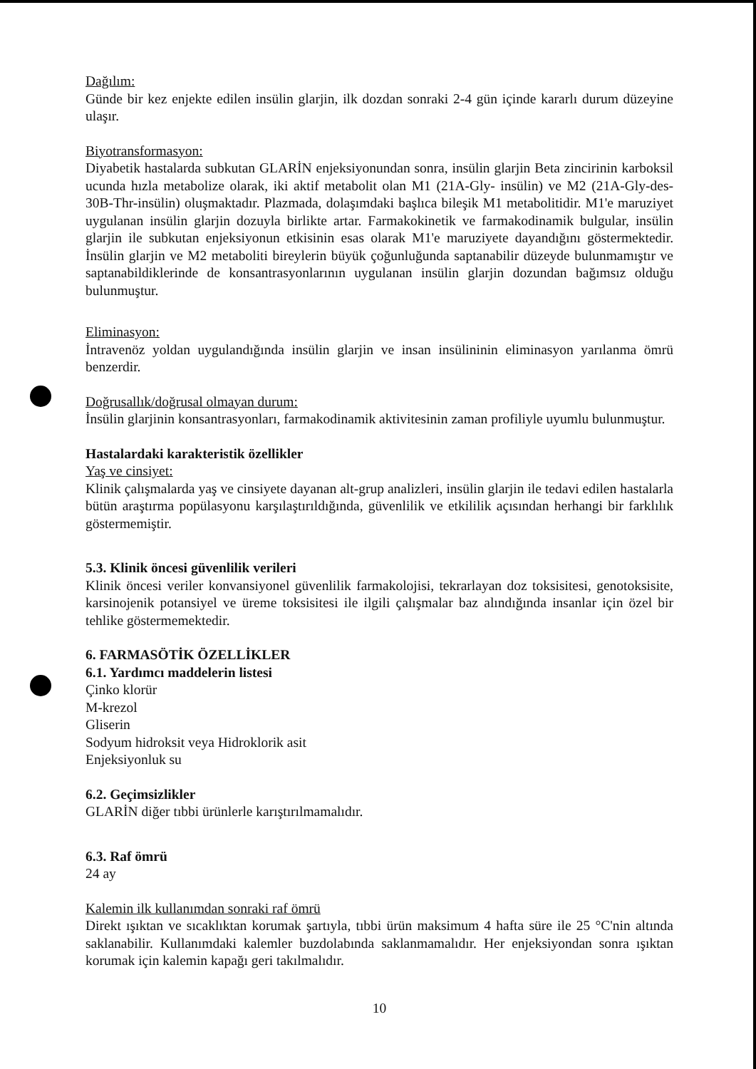Dağılım:
Günde bir kez enjekte edilen insülin glarjin, ilk dozdan sonraki 2-4 gün içinde kararlı durum düzeyine ulaşır.
Biyotransformasyon:
Diyabetik hastalarda subkutan GLARİN enjeksiyonundan sonra, insülin glarjin Beta zincirinin karboksil ucunda hızla metabolize olarak, iki aktif metabolit olan M1 (21A-Gly- insülin) ve M2 (21A-Gly-des-30B-Thr-insülin) oluşmaktadır. Plazmada, dolaşımdaki başlıca bileşik M1 metabolitidir. M1'e maruziyet uygulanan insülin glarjin dozuyla birlikte artar. Farmakokinetik ve farmakodinamik bulgular, insülin glarjin ile subkutan enjeksiyonun etkisinin esas olarak M1'e maruziyete dayandığını göstermektedir. İnsülin glarjin ve M2 metaboliti bireylerin büyük çoğunluğunda saptanabilir düzeyde bulunmamıştır ve saptanabildiklerinde de konsantrasyonlarının uygulanan insülin glarjin dozundan bağımsız olduğu bulunmuştur.
Eliminasyon:
İntravenöz yoldan uygulandığında insülin glarjin ve insan insülininin eliminasyon yarılanma ömrü benzerdir.
Doğrusallık/doğrusal olmayan durum:
İnsülin glarjinin konsantrasyonları, farmakodinamik aktivitesinin zaman profiliyle uyumlu bulunmuştur.
Hastalardaki karakteristik özellikler
Yaş ve cinsiyet:
Klinik çalışmalarda yaş ve cinsiyete dayanan alt-grup analizleri, insülin glarjin ile tedavi edilen hastalarla bütün araştırma popülasyonu karşılaştırıldığında, güvenlilik ve etkililik açısından herhangi bir farklılık göstermemiştir.
5.3. Klinik öncesi güvenlilik verileri
Klinik öncesi veriler konvansiyonel güvenlilik farmakolojisi, tekrarlayan doz toksisitesi, genotoksisite, karsinojenik potansiyel ve üreme toksisitesi ile ilgili çalışmalar baz alındığında insanlar için özel bir tehlike göstermemektedir.
6. FARMASÖTİK ÖZELLİKLER
6.1. Yardımcı maddelerin listesi
Çinko klorür
M-krezol
Gliserin
Sodyum hidroksit veya Hidroklorik asit
Enjeksiyonluk su
6.2. Geçimsizlikler
GLARİN diğer tıbbi ürünlerle karıştırılmamalıdır.
6.3. Raf ömrü
24 ay
Kalemin ilk kullanımdan sonraki raf ömrü
Direkt ışıktan ve sıcaklıktan korumak şartıyla, tıbbi ürün maksimum 4 hafta süre ile 25 °C'nin altında saklanabilir. Kullanımdaki kalemler buzdolabında saklanmamalıdır. Her enjeksiyondan sonra ışıktan korumak için kalemin kapağı geri takılmalıdır.
10